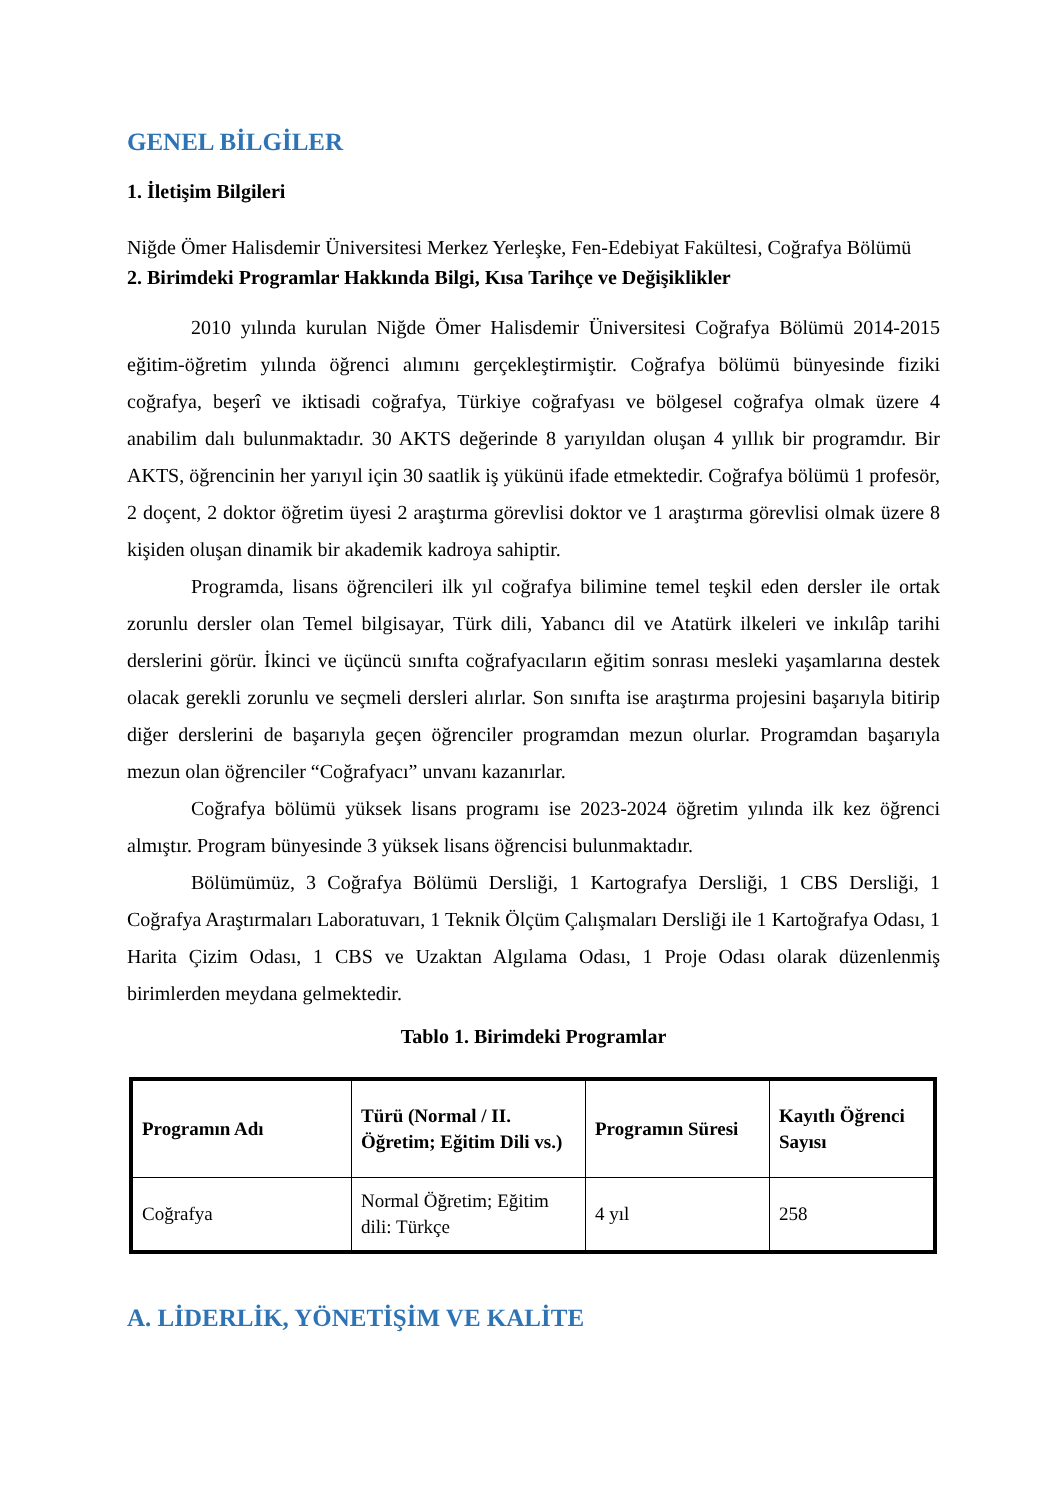GENEL BİLGİLER
1. İletişim Bilgileri
Niğde Ömer Halisdemir Üniversitesi Merkez Yerleşke, Fen-Edebiyat Fakültesi, Coğrafya Bölümü
2. Birimdeki Programlar Hakkında Bilgi, Kısa Tarihçe ve Değişiklikler
2010 yılında kurulan Niğde Ömer Halisdemir Üniversitesi Coğrafya Bölümü 2014-2015 eğitim-öğretim yılında öğrenci alımını gerçekleştirmiştir. Coğrafya bölümü bünyesinde fiziki coğrafya, beşerî ve iktisadi coğrafya, Türkiye coğrafyası ve bölgesel coğrafya olmak üzere 4 anabilim dalı bulunmaktadır. 30 AKTS değerinde 8 yarıyıldan oluşan 4 yıllık bir programdır. Bir AKTS, öğrencinin her yarıyıl için 30 saatlik iş yükünü ifade etmektedir. Coğrafya bölümü 1 profesör, 2 doçent, 2 doktor öğretim üyesi 2 araştırma görevlisi doktor ve 1 araştırma görevlisi olmak üzere 8 kişiden oluşan dinamik bir akademik kadroya sahiptir.
Programda, lisans öğrencileri ilk yıl coğrafya bilimine temel teşkil eden dersler ile ortak zorunlu dersler olan Temel bilgisayar, Türk dili, Yabancı dil ve Atatürk ilkeleri ve inkılâp tarihi derslerini görür. İkinci ve üçüncü sınıfta coğrafyacıların eğitim sonrası mesleki yaşamlarına destek olacak gerekli zorunlu ve seçmeli dersleri alırlar. Son sınıfta ise araştırma projesini başarıyla bitirip diğer derslerini de başarıyla geçen öğrenciler programdan mezun olurlar. Programdan başarıyla mezun olan öğrenciler “Coğrafyacı” unvanı kazanırlar.
Coğrafya bölümü yüksek lisans programı ise 2023-2024 öğretim yılında ilk kez öğrenci almıştır. Program bünyesinde 3 yüksek lisans öğrencisi bulunmaktadır.
Bölümümüz, 3 Coğrafya Bölümü Dersliği, 1 Kartografya Dersliği, 1 CBS Dersliği, 1 Coğrafya Araştırmaları Laboratuvarı, 1 Teknik Ölçüm Çalışmaları Dersliği ile 1 Kartoğrafya Odası, 1 Harita Çizim Odası, 1 CBS ve Uzaktan Algılama Odası, 1 Proje Odası olarak düzenlenmiş birimlerden meydana gelmektedir.
Tablo 1. Birimdeki Programlar
| Programın Adı | Türü (Normal / II. Öğretim; Eğitim Dili vs.) | Programın Süresi | Kayıtlı Öğrenci Sayısı |
| --- | --- | --- | --- |
| Coğrafya | Normal Öğretim; Eğitim dili: Türkçe | 4 yıl | 258 |
A. LİDERLİK, YÖNETİŞİM VE KALİTE